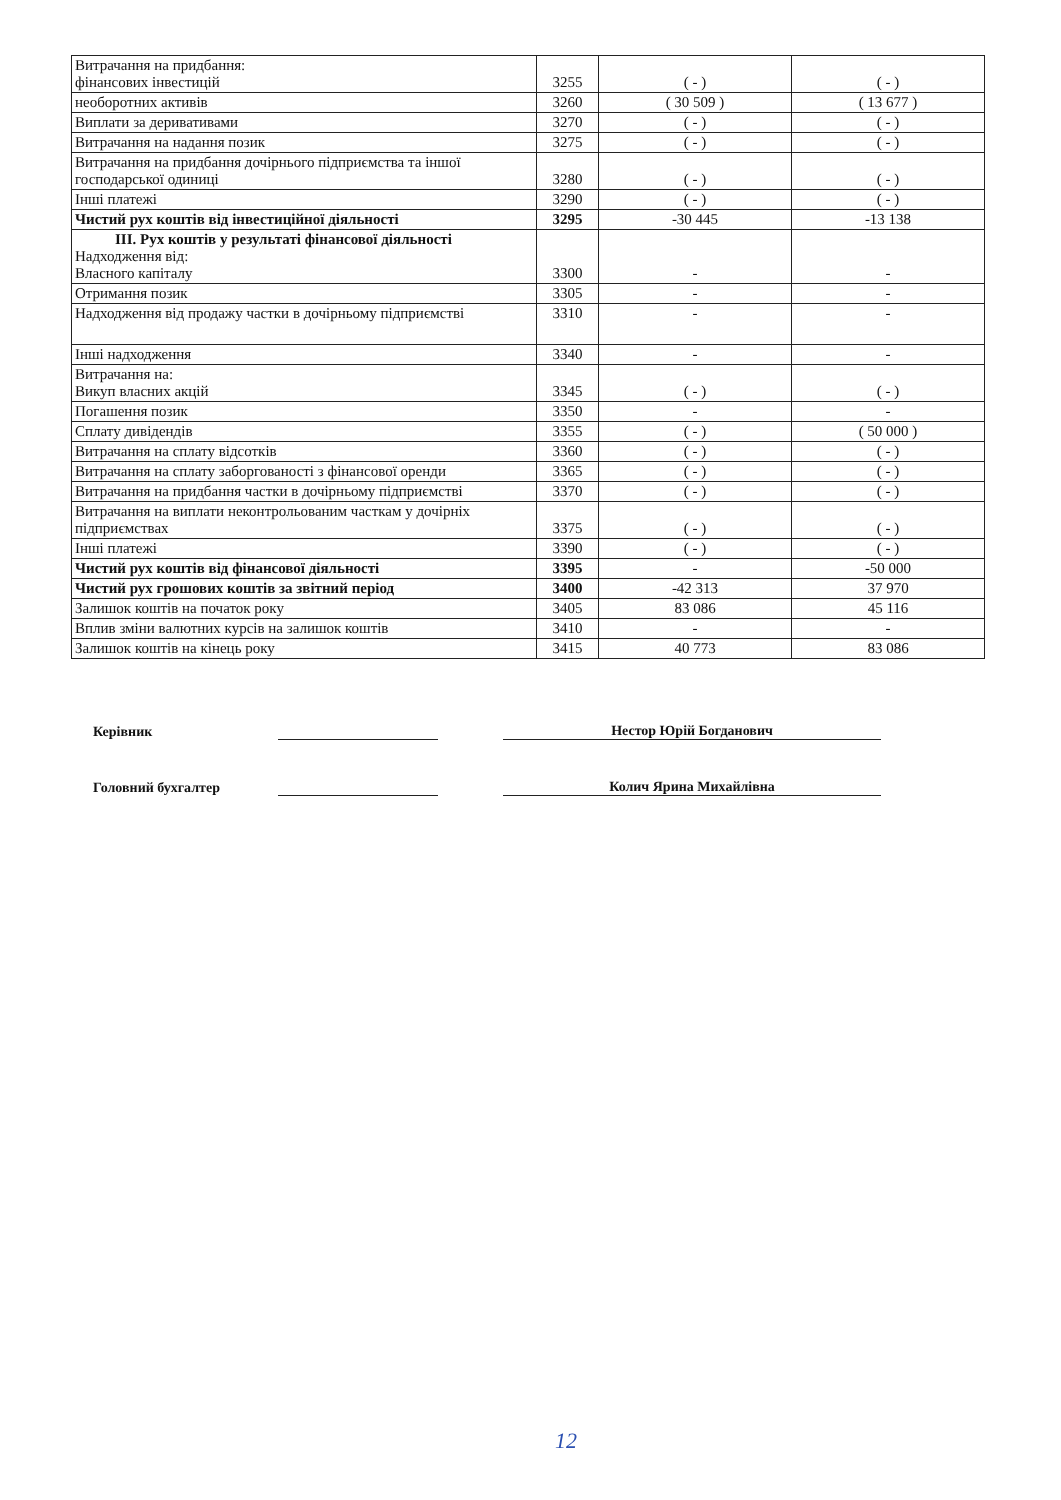| Витрачання на придбання: фінансових інвестицій | 3255 | ( - ) | ( - ) |
| необоротних активів | 3260 | ( 30 509 ) | ( 13 677 ) |
| Виплати за деривативами | 3270 | ( - ) | ( - ) |
| Витрачання на надання позик | 3275 | ( - ) | ( - ) |
| Витрачання на придбання дочірнього підприємства та іншої господарської одиниці | 3280 | ( - ) | ( - ) |
| Інші платежі | 3290 | ( - ) | ( - ) |
| Чистий рух коштів від інвестиційної діяльності | 3295 | -30 445 | -13 138 |
| III. Рух коштів у результаті фінансової діяльності Надходження від: Власного капіталу | 3300 | - | - |
| Отримання позик | 3305 | - | - |
| Надходження від продажу частки в дочірньому підприємстві | 3310 | - | - |
| Інші надходження | 3340 | - | - |
| Витрачання на: Викуп власних акцій | 3345 | ( - ) | ( - ) |
| Погашення позик | 3350 | - | - |
| Сплату дивідендів | 3355 | ( - ) | ( 50 000 ) |
| Витрачання на сплату відсотків | 3360 | ( - ) | ( - ) |
| Витрачання на сплату заборгованості з фінансової оренди | 3365 | ( - ) | ( - ) |
| Витрачання на придбання частки в дочірньому підприємстві | 3370 | ( - ) | ( - ) |
| Витрачання на виплати неконтрольованим часткам у дочірніх підприємствах | 3375 | ( - ) | ( - ) |
| Інші платежі | 3390 | ( - ) | ( - ) |
| Чистий рух коштів від фінансової діяльності | 3395 | - | -50 000 |
| Чистий рух грошових коштів за звітний період | 3400 | -42 313 | 37 970 |
| Залишок коштів на початок року | 3405 | 83 086 | 45 116 |
| Вплив зміни валютних курсів на залишок коштів | 3410 | - | - |
| Залишок коштів на кінець року | 3415 | 40 773 | 83 086 |
Керівник Нестор Юрій Богданович
Головний бухгалтер Колич Ярина Михайлівна
12